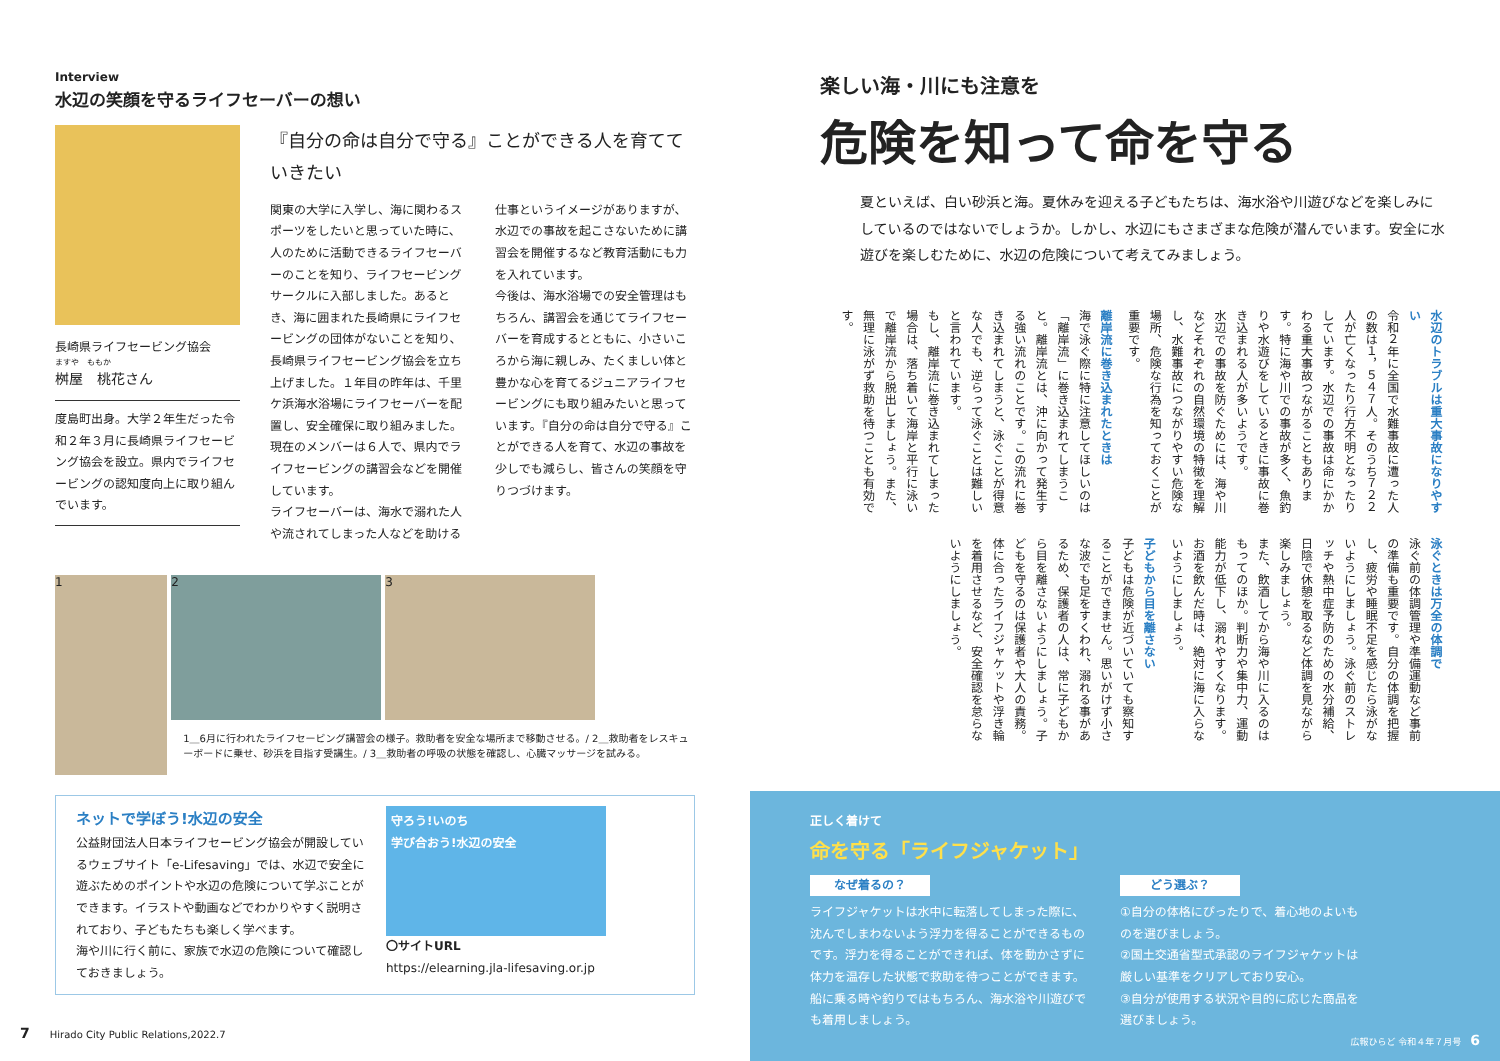Interview
水辺の笑顔を守るライフセーバーの想い
長崎県ライフセービング協会
ますや　ももか
桝屋　桃花さん
度島町出身。大学２年生だった令和２年３月に長崎県ライフセービング協会を設立。県内でライフセービングの認知度向上に取り組んでいます。
『自分の命は自分で守る』ことができる人を育てていきたい
関東の大学に入学し、海に関わるスポーツをしたいと思っていた時に、人のために活動できるライフセーバーのことを知り、ライフセービングサークルに入部しました。あるとき、海に囲まれた長崎県にライフセービングの団体がないことを知り、長崎県ライフセービング協会を立ち上げました。１年目の昨年は、千里ケ浜海水浴場にライフセーバーを配置し、安全確保に取り組みました。現在のメンバーは６人で、県内でライフセービングの講習会などを開催しています。
ライフセーバーは、海水で溺れた人や流されてしまった人などを助ける仕事というイメージがありますが、水辺での事故を起こさないために講習会を開催するなど教育活動にも力を入れています。
今後は、海水浴場での安全管理はもちろん、講習会を通じてライフセーバーを育成するとともに、小さいころから海に親しみ、たくましい体と豊かな心を育てるジュニアライフセービングにも取り組みたいと思っています。『自分の命は自分で守る』ことができる人を育て、水辺の事故を少しでも減らし、皆さんの笑顔を守りつづけます。
1
2 3
1＿6月に行われたライフセービング講習会の様子。救助者を安全な場所まで移動させる。/ 2＿救助者をレスキューボードに乗せ、砂浜を目指す受講生。/ 3＿救助者の呼吸の状態を確認し、心臓マッサージを試みる。
ネットで学ぼう!水辺の安全
公益財団法人日本ライフセービング協会が開設しているウェブサイト「e-Lifesaving」では、水辺で安全に遊ぶためのポイントや水辺の危険について学ぶことができます。イラストや動画などでわかりやすく説明されており、子どもたちも楽しく学べます。
海や川に行く前に、家族で水辺の危険について確認しておきましょう。
守ろう!いのち
学び合おう!水辺の安全
〇サイトURL
https://elearning.jla-lifesaving.or.jp
7　　Hirado City Public Relations,2022.7
楽しい海・川にも注意を
危険を知って命を守る
夏といえば、白い砂浜と海。夏休みを迎える子どもたちは、海水浴や川遊びなどを楽しみにしているのではないでしょうか。しかし、水辺にもさまざまな危険が潜んでいます。安全に水遊びを楽しむために、水辺の危険について考えてみましょう。
水辺のトラブルは重大事故になりやすい
令和２年に全国で水難事故に遭った人の数は１，５４７人。そのうち７２２人が亡くなったり行方不明となったりしています。水辺での事故は命にかかわる重大事故つながることもあります。特に海や川での事故が多く、魚釣りや水遊びをしているときに事故に巻き込まれる人が多いようです。
水辺での事故を防ぐためには、海や川などそれぞれの自然環境の特徴を理解し、水難事故につながりやすい危険な場所、危険な行為を知っておくことが重要です。
離岸流に巻き込まれたときは
海で泳ぐ際に特に注意してほしいのは「離岸流」に巻き込まれてしまうこと。離岸流とは、沖に向かって発生する強い流れのことです。この流れに巻き込まれてしまうと、泳ぐことが得意な人でも、逆らって泳ぐことは難しいと言われています。
もし、離岸流に巻き込まれてしまった場合は、落ち着いて海岸と平行に泳いで離岸流から脱出しましょう。また、無理に泳がず救助を待つことも有効です。
泳ぐときは万全の体調で
泳ぐ前の体調管理や準備運動など事前の準備も重要です。自分の体調を把握し、疲労や睡眠不足を感じたら泳がないようにしましょう。泳ぐ前のストレッチや熱中症予防のための水分補給、日陰で休憩を取るなど体調を見ながら楽しみましょう。
また、飲酒してから海や川に入るのはもってのほか。判断力や集中力、運動能力が低下し、溺れやすくなります。お酒を飲んだ時は、絶対に海に入らないようにしましょう。
子どもから目を離さない
子どもは危険が近づいていても察知することができません。思いがけず小さな波でも足をすくわれ、溺れる事があるため、保護者の人は、常に子どもから目を離さないようにしましょう。子どもを守るのは保護者や大人の責務。体に合ったライフジャケットや浮き輪を着用させるなど、安全確認を怠らないようにしましょう。
正しく着けて
命を守る「ライフジャケット」
なぜ着るの？
ライフジャケットは水中に転落してしまった際に、沈んでしまわないよう浮力を得ることができるものです。浮力を得ることができれば、体を動かさずに体力を温存した状態で救助を待つことができます。船に乗る時や釣りではもちろん、海水浴や川遊びでも着用しましょう。
どう選ぶ？
①自分の体格にぴったりで、着心地のよいものを選びましょう。
②国土交通省型式承認のライフジャケットは厳しい基準をクリアしており安心。
③自分が使用する状況や目的に応じた商品を選びましょう。
広報ひらど 令和４年７月号　6